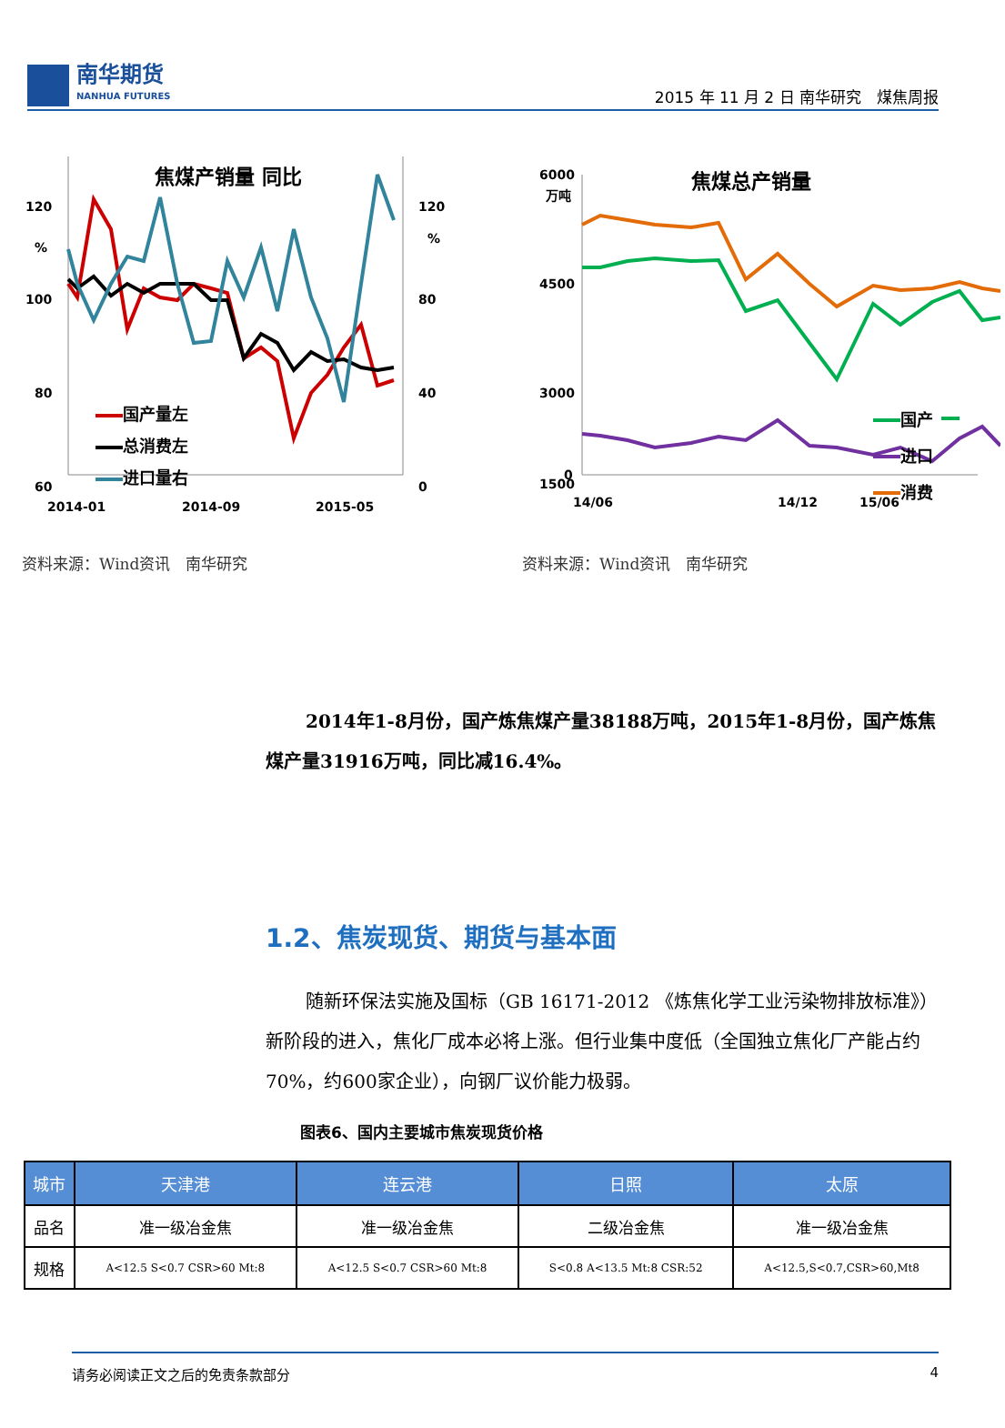南华期货
NANHUA FUTURES
2015 年 11 月 2 日 南华研究　煤焦周报
焦煤产销量 同比
120
%
100
80
60
120
%
80
40
0
2014-01
2014-09
2015-05
国产量左
总消费左
进口量右
资料来源：Wind资讯　南华研究
焦煤总产销量
6000
万吨
4500
3000
1500
0
14/06
14/12
15/06
国产
进口
消费
资料来源：Wind资讯　南华研究
2014年1-8月份，国产炼焦煤产量38188万吨，2015年1-8月份，国产炼焦煤产量31916万吨，同比减16.4%。
1.2、焦炭现货、期货与基本面
随新环保法实施及国标（GB 16171-2012 《炼焦化学工业污染物排放标准》）新阶段的进入，焦化厂成本必将上涨。但行业集中度低（全国独立焦化厂产能占约70%，约600家企业），向钢厂议价能力极弱。
图表6、国内主要城市焦炭现货价格
| 城市 | 天津港 | 连云港 | 日照 | 太原 |
| --- | --- | --- | --- | --- |
| 品名 | 准一级冶金焦 | 准一级冶金焦 | 二级冶金焦 | 准一级冶金焦 |
| 规格 | A<12.5 S<0.7 CSR>60 Mt:8 | A<12.5 S<0.7 CSR>60 Mt:8 | S<0.8 A<13.5 Mt:8 CSR:52 | A<12.5,S<0.7,CSR>60,Mt8 |
请务必阅读正文之后的免责条款部分 4